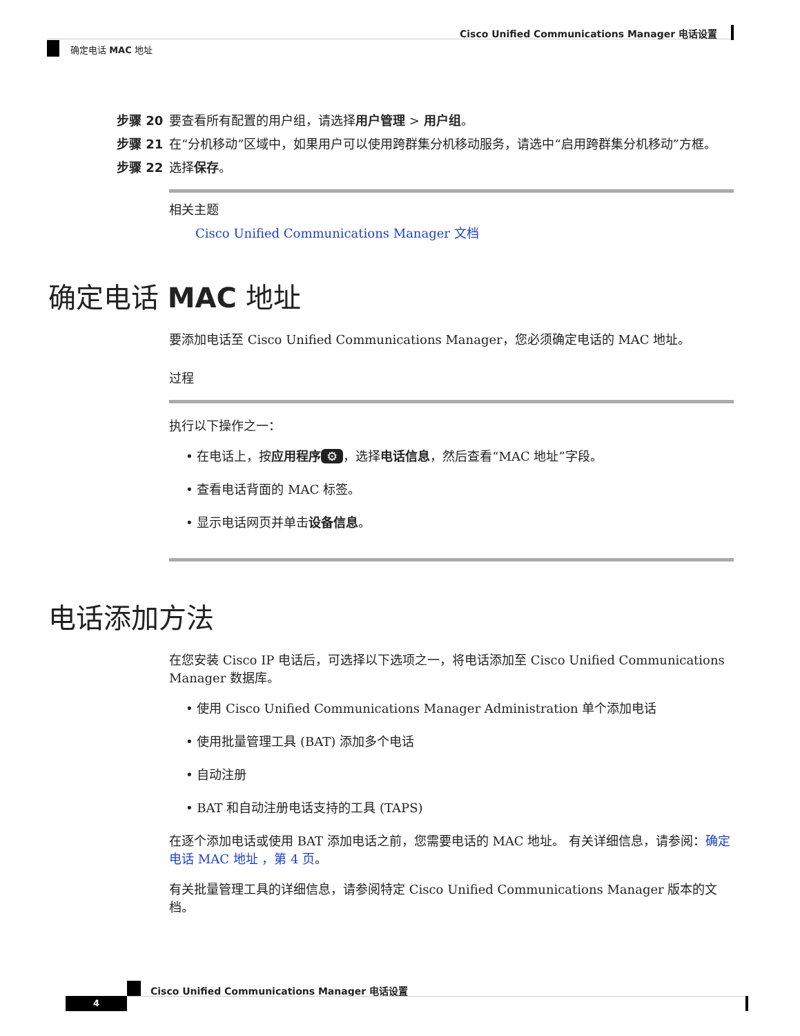Cisco Unified Communications Manager 电话设置
确定电话 MAC 地址
步骤 20 要查看所有配置的用户组，请选择用户管理 > 用户组。
步骤 21 在“分机移动”区域中，如果用户可以使用跨群集分机移动服务，请选中“启用跨群集分机移动”方框。
步骤 22 选择保存。
相关主题
Cisco Unified Communications Manager 文档
确定电话 MAC 地址
要添加电话至 Cisco Unified Communications Manager，您必须确定电话的 MAC 地址。
过程
执行以下操作之一：
• 在电话上，按应用程序 ⚙ ，选择电话信息，然后查看“MAC 地址”字段。
• 查看电话背面的 MAC 标签。
• 显示电话网页并单击设备信息。
电话添加方法
在您安装 Cisco IP 电话后，可选择以下选项之一，将电话添加至 Cisco Unified Communications Manager 数据库。
• 使用 Cisco Unified Communications Manager Administration 单个添加电话
• 使用批量管理工具 (BAT) 添加多个电话
• 自动注册
• BAT 和自动注册电话支持的工具 (TAPS)
在逐个添加电话或使用 BAT 添加电话之前，您需要电话的 MAC 地址。 有关详细信息，请参阅：确定电话 MAC 地址 ，第 4 页。
有关批量管理工具的详细信息，请参阅特定 Cisco Unified Communications Manager 版本的文档。
Cisco Unified Communications Manager 电话设置
4